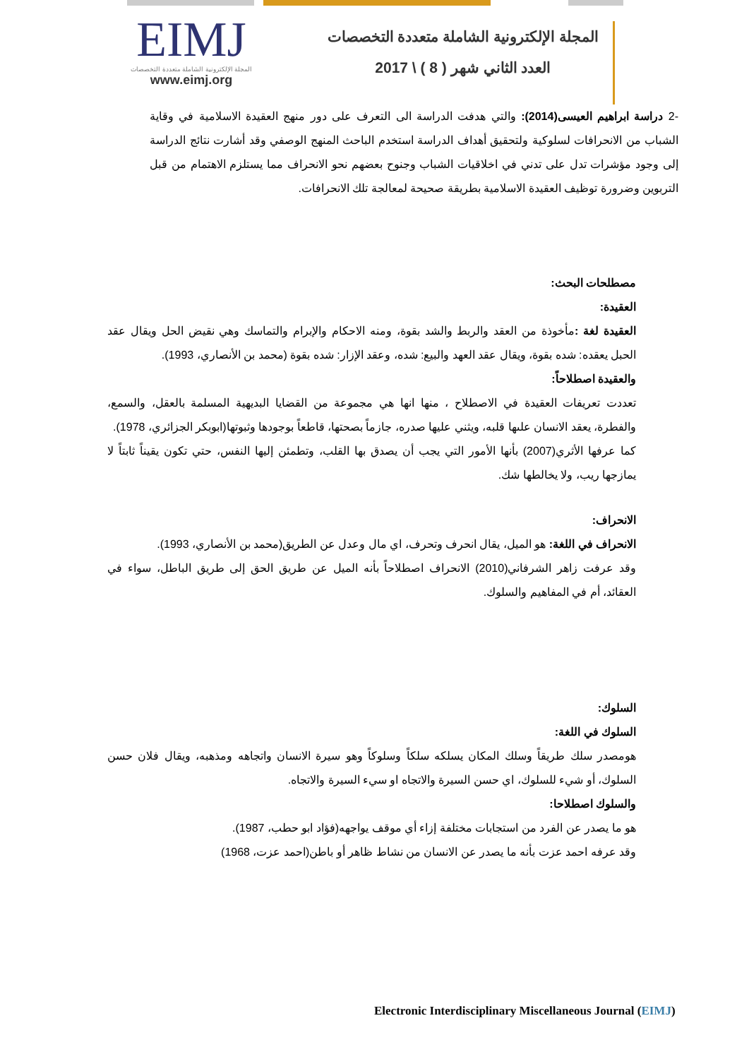EIMJ
المجلة الإلكترونية الشاملة متعددة التخصصات
www.eimj.org
المجلة الإلكترونية الشاملة متعددة التخصصات
العدد الثاني شهر ( 8 ) \ 2017
-2 دراسة ابراهيم العيسى(2014): والتي هدفت الدراسة الى التعرف على دور منهج العقيدة الاسلامية في وقاية الشباب من الانحرافات لسلوكية ولتحقيق أهداف الدراسة استخدم الباحث المنهج الوصفي وقد أشارت نتائج الدراسة إلى وجود مؤشرات تدل على تدني في اخلاقيات الشباب وجنوح بعضهم نحو الانحراف مما يستلزم الاهتمام من قبل التربوين وضرورة توظيف العقيدة الاسلامية بطريقة صحيحة لمعالجة تلك الانحرافات.
مصطلحات البحث:
العقيدة:
العقيدة لغة : مأخوذة من العقد والربط والشد بقوة، ومنه الاحكام والإبرام والتماسك وهي نقيض الحل ويقال عقد الحبل يعقده: شده بقوة، ويقال عقد العهد والبيع: شده، وعقد الإزار: شده بقوة (محمد بن الأنصاري، 1993).
والعقيدة اصطلاحاً:
تعددت تعريفات العقيدة في الاصطلاح ، منها انها هي مجموعة من القضايا البديهية المسلمة بالعقل، والسمع، والفطرة، يعقد الانسان علىها قلبه، ويثني عليها صدره، جازماً بصحتها، قاطعاً بوجودها وثبوتها(ابوبكر الجزائري، 1978).
كما عرفها الأثري(2007) بأنها الأمور التي يجب أن يصدق بها القلب، وتطمئن إليها النفس، حتي تكون يقيناً ثابتاً لا يمازجها ريب، ولا يخالطها شك.
الانحراف:
الانحراف في اللغة: هو الميل، يقال انحرف وتحرف، اي مال وعدل عن الطريق(محمد بن الأنصاري، 1993).
وقد عرفت زاهر الشرفاني(2010) الانحراف اصطلاحاً بأنه الميل عن طريق الحق إلى طريق الباطل، سواء في العقائد، أم في المفاهيم والسلوك.
السلوك:
السلوك في اللغة:
هومصدر سلك طريقاً وسلك المكان يسلكه سلكاً وسلوكاً وهو سيرة الانسان واتجاهه ومذهبه، ويقال فلان حسن السلوك، أو شيء للسلوك، اي حسن السيرة والاتجاه او سيء السيرة والاتجاه.
والسلوك اصطلاحا:
هو ما يصدر عن الفرد من استجابات مختلفة إزاء أي موقف يواجهه(فؤاد ابو حطب، 1987).
وقد عرفه احمد عزت بأنه ما يصدر عن الانسان من نشاط ظاهر أو باطن(احمد عزت، 1968)
Electronic Interdisciplinary Miscellaneous Journal (EIMJ)